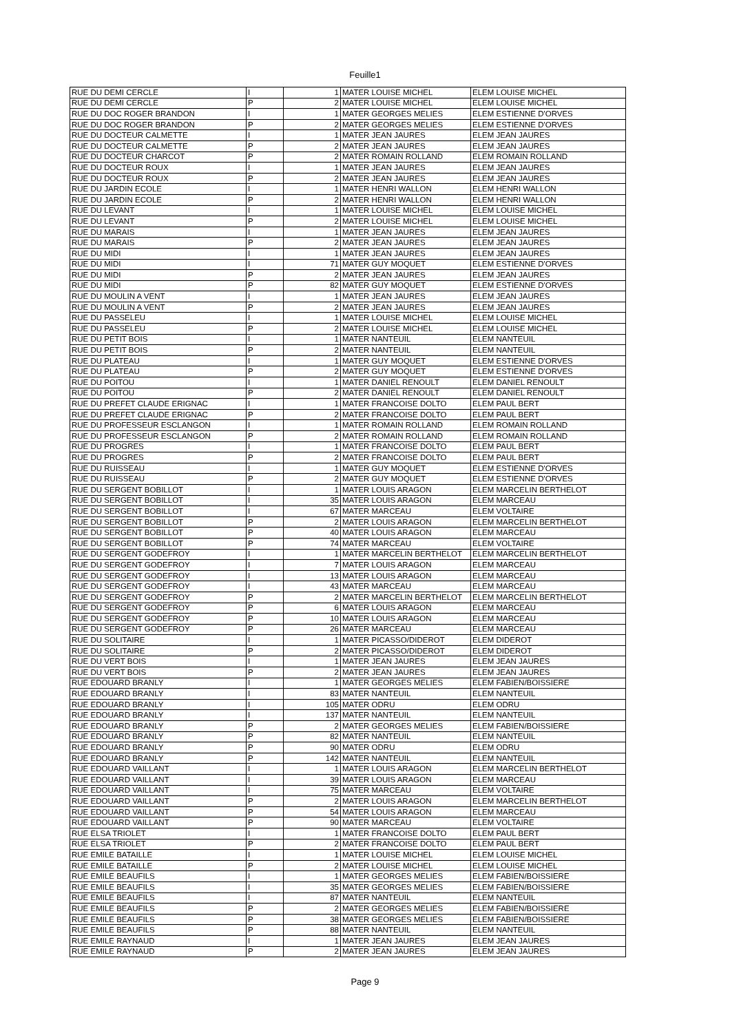Feuille1
| RUE DU DEMI CERCLE | I | 1 | MATER LOUISE MICHEL | ELEM LOUISE MICHEL |
| RUE DU DEMI CERCLE | P | 2 | MATER LOUISE MICHEL | ELEM LOUISE MICHEL |
| RUE DU DOC ROGER BRANDON | I | 1 | MATER GEORGES MELIES | ELEM ESTIENNE D'ORVES |
| RUE DU DOC ROGER BRANDON | P | 2 | MATER GEORGES MELIES | ELEM ESTIENNE D'ORVES |
| RUE DU DOCTEUR CALMETTE | I | 1 | MATER JEAN JAURES | ELEM JEAN JAURES |
| RUE DU DOCTEUR CALMETTE | P | 2 | MATER JEAN JAURES | ELEM JEAN JAURES |
| RUE DU DOCTEUR CHARCOT | P | 2 | MATER ROMAIN ROLLAND | ELEM ROMAIN ROLLAND |
| RUE DU DOCTEUR ROUX | I | 1 | MATER JEAN JAURES | ELEM JEAN JAURES |
| RUE DU DOCTEUR ROUX | P | 2 | MATER JEAN JAURES | ELEM JEAN JAURES |
| RUE DU JARDIN ECOLE | I | 1 | MATER HENRI WALLON | ELEM HENRI WALLON |
| RUE DU JARDIN ECOLE | P | 2 | MATER HENRI WALLON | ELEM HENRI WALLON |
| RUE DU LEVANT | I | 1 | MATER LOUISE MICHEL | ELEM LOUISE MICHEL |
| RUE DU LEVANT | P | 2 | MATER LOUISE MICHEL | ELEM LOUISE MICHEL |
| RUE DU MARAIS | I | 1 | MATER JEAN JAURES | ELEM JEAN JAURES |
| RUE DU MARAIS | P | 2 | MATER JEAN JAURES | ELEM JEAN JAURES |
| RUE DU MIDI | I | 1 | MATER JEAN JAURES | ELEM JEAN JAURES |
| RUE DU MIDI | I | 71 | MATER GUY MOQUET | ELEM ESTIENNE D'ORVES |
| RUE DU MIDI | P | 2 | MATER JEAN JAURES | ELEM JEAN JAURES |
| RUE DU MIDI | P | 82 | MATER GUY MOQUET | ELEM ESTIENNE D'ORVES |
| RUE DU MOULIN A VENT | I | 1 | MATER JEAN JAURES | ELEM JEAN JAURES |
| RUE DU MOULIN A VENT | P | 2 | MATER JEAN JAURES | ELEM JEAN JAURES |
| RUE DU PASSELEU | I | 1 | MATER LOUISE MICHEL | ELEM LOUISE MICHEL |
| RUE DU PASSELEU | P | 2 | MATER LOUISE MICHEL | ELEM LOUISE MICHEL |
| RUE DU PETIT BOIS | I | 1 | MATER NANTEUIL | ELEM NANTEUIL |
| RUE DU PETIT BOIS | P | 2 | MATER NANTEUIL | ELEM NANTEUIL |
| RUE DU PLATEAU | I | 1 | MATER GUY MOQUET | ELEM ESTIENNE D'ORVES |
| RUE DU PLATEAU | P | 2 | MATER GUY MOQUET | ELEM ESTIENNE D'ORVES |
| RUE DU POITOU | I | 1 | MATER DANIEL RENOULT | ELEM DANIEL RENOULT |
| RUE DU POITOU | P | 2 | MATER DANIEL RENOULT | ELEM DANIEL RENOULT |
| RUE DU PREFET CLAUDE ERIGNAC | I | 1 | MATER FRANCOISE DOLTO | ELEM PAUL BERT |
| RUE DU PREFET CLAUDE ERIGNAC | P | 2 | MATER FRANCOISE DOLTO | ELEM PAUL BERT |
| RUE DU PROFESSEUR ESCLANGON | I | 1 | MATER ROMAIN ROLLAND | ELEM ROMAIN ROLLAND |
| RUE DU PROFESSEUR ESCLANGON | P | 2 | MATER ROMAIN ROLLAND | ELEM ROMAIN ROLLAND |
| RUE DU PROGRES | I | 1 | MATER FRANCOISE DOLTO | ELEM PAUL BERT |
| RUE DU PROGRES | P | 2 | MATER FRANCOISE DOLTO | ELEM PAUL BERT |
| RUE DU RUISSEAU | I | 1 | MATER GUY MOQUET | ELEM ESTIENNE D'ORVES |
| RUE DU RUISSEAU | P | 2 | MATER GUY MOQUET | ELEM ESTIENNE D'ORVES |
| RUE DU SERGENT BOBILLOT | I | 1 | MATER LOUIS ARAGON | ELEM MARCELIN BERTHELOT |
| RUE DU SERGENT BOBILLOT | I | 35 | MATER LOUIS ARAGON | ELEM MARCEAU |
| RUE DU SERGENT BOBILLOT | I | 67 | MATER MARCEAU | ELEM VOLTAIRE |
| RUE DU SERGENT BOBILLOT | P | 2 | MATER LOUIS ARAGON | ELEM MARCELIN BERTHELOT |
| RUE DU SERGENT BOBILLOT | P | 40 | MATER LOUIS ARAGON | ELEM MARCEAU |
| RUE DU SERGENT BOBILLOT | P | 74 | MATER MARCEAU | ELEM VOLTAIRE |
| RUE DU SERGENT GODEFROY | I | 1 | MATER MARCELIN BERTHELOT | ELEM MARCELIN BERTHELOT |
| RUE DU SERGENT GODEFROY | I | 7 | MATER LOUIS ARAGON | ELEM MARCEAU |
| RUE DU SERGENT GODEFROY | I | 13 | MATER LOUIS ARAGON | ELEM MARCEAU |
| RUE DU SERGENT GODEFROY | I | 43 | MATER MARCEAU | ELEM MARCEAU |
| RUE DU SERGENT GODEFROY | P | 2 | MATER MARCELIN BERTHELOT | ELEM MARCELIN BERTHELOT |
| RUE DU SERGENT GODEFROY | P | 6 | MATER LOUIS ARAGON | ELEM MARCEAU |
| RUE DU SERGENT GODEFROY | P | 10 | MATER LOUIS ARAGON | ELEM MARCEAU |
| RUE DU SERGENT GODEFROY | P | 26 | MATER MARCEAU | ELEM MARCEAU |
| RUE DU SOLITAIRE | I | 1 | MATER PICASSO/DIDEROT | ELEM DIDEROT |
| RUE DU SOLITAIRE | P | 2 | MATER PICASSO/DIDEROT | ELEM DIDEROT |
| RUE DU VERT BOIS | I | 1 | MATER JEAN JAURES | ELEM JEAN JAURES |
| RUE DU VERT BOIS | P | 2 | MATER JEAN JAURES | ELEM JEAN JAURES |
| RUE EDOUARD BRANLY | I | 1 | MATER GEORGES MELIES | ELEM FABIEN/BOISSIERE |
| RUE EDOUARD BRANLY | I | 83 | MATER NANTEUIL | ELEM NANTEUIL |
| RUE EDOUARD BRANLY | I | 105 | MATER ODRU | ELEM ODRU |
| RUE EDOUARD BRANLY | I | 137 | MATER NANTEUIL | ELEM NANTEUIL |
| RUE EDOUARD BRANLY | P | 2 | MATER GEORGES MELIES | ELEM FABIEN/BOISSIERE |
| RUE EDOUARD BRANLY | P | 82 | MATER NANTEUIL | ELEM NANTEUIL |
| RUE EDOUARD BRANLY | P | 90 | MATER ODRU | ELEM ODRU |
| RUE EDOUARD BRANLY | P | 142 | MATER NANTEUIL | ELEM NANTEUIL |
| RUE EDOUARD VAILLANT | I | 1 | MATER LOUIS ARAGON | ELEM MARCELIN BERTHELOT |
| RUE EDOUARD VAILLANT | I | 39 | MATER LOUIS ARAGON | ELEM MARCEAU |
| RUE EDOUARD VAILLANT | I | 75 | MATER MARCEAU | ELEM VOLTAIRE |
| RUE EDOUARD VAILLANT | P | 2 | MATER LOUIS ARAGON | ELEM MARCELIN BERTHELOT |
| RUE EDOUARD VAILLANT | P | 54 | MATER LOUIS ARAGON | ELEM MARCEAU |
| RUE EDOUARD VAILLANT | P | 90 | MATER MARCEAU | ELEM VOLTAIRE |
| RUE ELSA TRIOLET | I | 1 | MATER FRANCOISE DOLTO | ELEM PAUL BERT |
| RUE ELSA TRIOLET | P | 2 | MATER FRANCOISE DOLTO | ELEM PAUL BERT |
| RUE EMILE BATAILLE | I | 1 | MATER LOUISE MICHEL | ELEM LOUISE MICHEL |
| RUE EMILE BATAILLE | P | 2 | MATER LOUISE MICHEL | ELEM LOUISE MICHEL |
| RUE EMILE BEAUFILS | I | 1 | MATER GEORGES MELIES | ELEM FABIEN/BOISSIERE |
| RUE EMILE BEAUFILS | I | 35 | MATER GEORGES MELIES | ELEM FABIEN/BOISSIERE |
| RUE EMILE BEAUFILS | I | 87 | MATER NANTEUIL | ELEM NANTEUIL |
| RUE EMILE BEAUFILS | P | 2 | MATER GEORGES MELIES | ELEM FABIEN/BOISSIERE |
| RUE EMILE BEAUFILS | P | 38 | MATER GEORGES MELIES | ELEM FABIEN/BOISSIERE |
| RUE EMILE BEAUFILS | P | 88 | MATER NANTEUIL | ELEM NANTEUIL |
| RUE EMILE RAYNAUD | I | 1 | MATER JEAN JAURES | ELEM JEAN JAURES |
| RUE EMILE RAYNAUD | P | 2 | MATER JEAN JAURES | ELEM JEAN JAURES |
Page 9